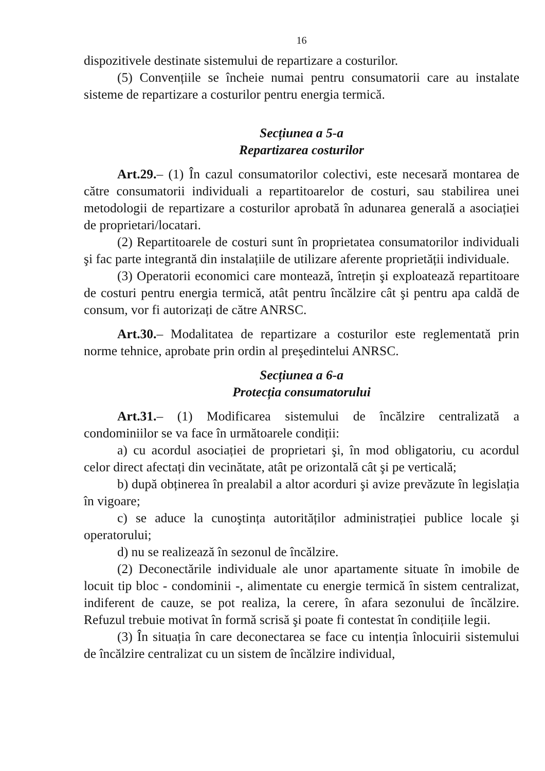16
dispozitivele destinate sistemului de repartizare a costurilor.
(5) Convențiile se încheie numai pentru consumatorii care au instalate sisteme de repartizare a costurilor pentru energia termică.
Secțiunea a 5-a
Repartizarea costurilor
Art.29.– (1) În cazul consumatorilor colectivi, este necesară montarea de către consumatorii individuali a repartitoarelor de costuri, sau stabilirea unei metodologii de repartizare a costurilor aprobată în adunarea generală a asociației de proprietari/locatari.
(2) Repartitoarele de costuri sunt în proprietatea consumatorilor individuali şi fac parte integrantă din instalațiile de utilizare aferente proprietății individuale.
(3) Operatorii economici care montează, întrețin şi exploatează repartitoare de costuri pentru energia termică, atât pentru încălzire cât şi pentru apa caldă de consum, vor fi autorizați de către ANRSC.
Art.30.– Modalitatea de repartizare a costurilor este reglementată prin norme tehnice, aprobate prin ordin al preşedintelui ANRSC.
Secțiunea a 6-a
Protecția consumatorului
Art.31.– (1) Modificarea sistemului de încălzire centralizată a condominiilor se va face în următoarele condiții:
a) cu acordul asociației de proprietari şi, în mod obligatoriu, cu acordul celor direct afectați din vecinătate, atât pe orizontală cât şi pe verticală;
b) după obținerea în prealabil a altor acorduri şi avize prevăzute în legislația în vigoare;
c) se aduce la cunoştința autorităților administrației publice locale şi operatorului;
d) nu se realizează în sezonul de încălzire.
(2) Deconectările individuale ale unor apartamente situate în imobile de locuit tip bloc - condominii -, alimentate cu energie termică în sistem centralizat, indiferent de cauze, se pot realiza, la cerere, în afara sezonului de încălzire. Refuzul trebuie motivat în formă scrisă şi poate fi contestat în condițiile legii.
(3) În situația în care deconectarea se face cu intenția înlocuirii sistemului de încălzire centralizat cu un sistem de încălzire individual,